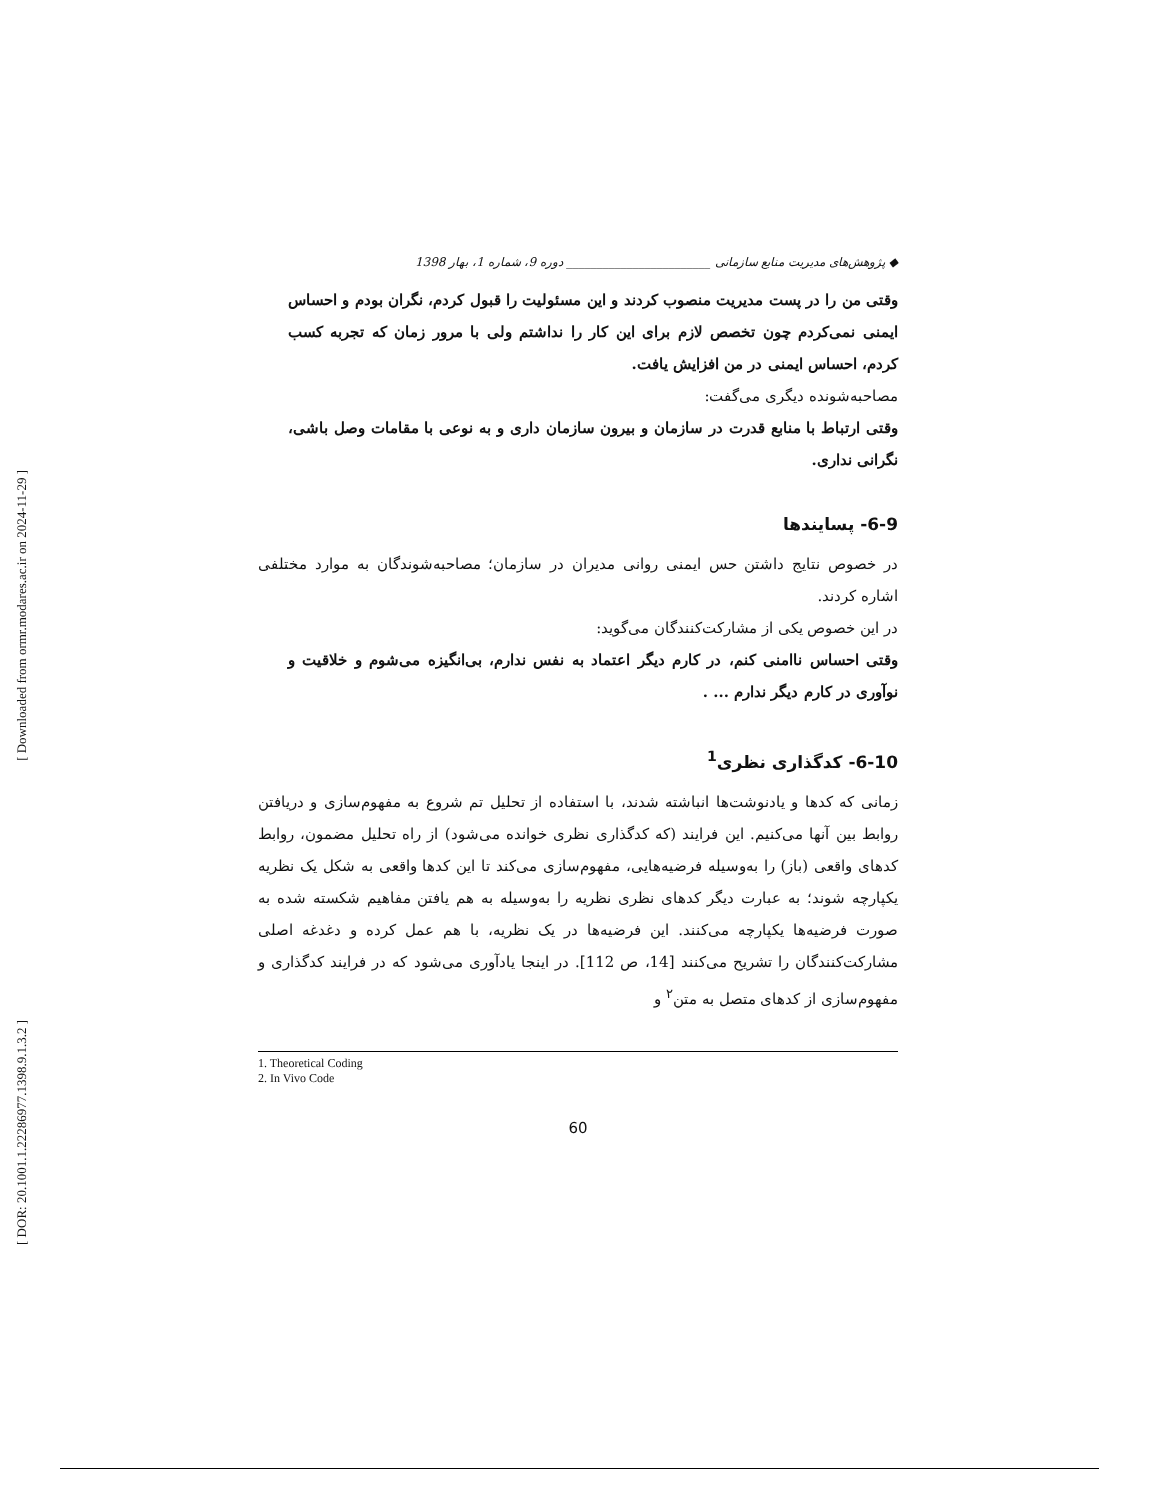[ Downloaded from ormr.modares.ac.ir on 2024-11-29 ]
[ DOR: 20.1001.1.22286977.1398.9.1.3.2 ]
◆ پژوهش‌های مدیریت منابع سازمانی ________________________ دوره 9، شماره 1، بهار 1398
وقتی من را در پست مدیریت منصوب کردند و این مسئولیت را قبول کردم، نگران بودم و احساس ایمنی نمی‌کردم چون تخصص لازم برای این کار را نداشتم ولی با مرور زمان که تجربه کسب کردم، احساس ایمنی در من افزایش یافت.
مصاحبه‌شونده دیگری می‌گفت:
وقتی ارتباط با منابع قدرت در سازمان و بیرون سازمان داری و به نوعی با مقامات وصل باشی، نگرانی نداری.
6-9- پسایندها
در خصوص نتایج داشتن حس ایمنی روانی مدیران در سازمان؛ مصاحبه‌شوندگان به موارد مختلفی اشاره کردند.
در این خصوص یکی از مشارکت‌کنندگان می‌گوید:
وقتی احساس ناامنی کنم، در کارم دیگر اعتماد به نفس ندارم، بی‌انگیزه می‌شوم و خلاقیت و نوآوری در کارم دیگر ندارم ... .
6-10- کدگذاری نظری<sup>1</sup>
زمانی که کدها و یادنوشت‌ها انباشته شدند، با استفاده از تحلیل تم شروع به مفهوم‌سازی و دریافتن روابط بین آنها می‌کنیم. این فرایند (که کدگذاری نظری خوانده می‌شود) از راه تحلیل مضمون، روابط کدهای واقعی (باز) را به‌وسیله فرضیه‌هایی، مفهوم‌سازی می‌کند تا این کدها واقعی به شکل یک نظریه یکپارچه شوند؛ به عبارت دیگر کدهای نظری نظریه را به‌وسیله به هم یافتن مفاهیم شکسته شده به صورت فرضیه‌ها یکپارچه می‌کنند. این فرضیه‌ها در یک نظریه، با هم عمل کرده و دغدغه اصلی مشارکت‌کنندگان را تشریح می‌کنند [14، ص 112]. در اینجا یادآوری می‌شود که در فرایند کدگذاری و مفهوم‌سازی از کدهای متصل به متن<sup>۲</sup> و
1. Theoretical Coding
2. In Vivo Code
60